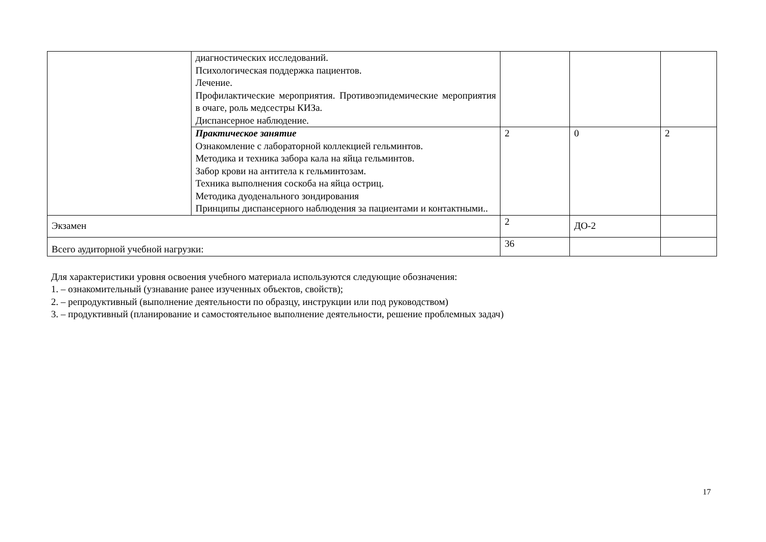| | диагностических исследований. Психологическая поддержка пациентов. Лечение. Профилактические мероприятия. Противоэпидемические мероприятия в очаге, роль медсестры КИЗа. Диспансерное наблюдение. | | | |
| | Практическое занятие Ознакомление с лабораторной коллекцией гельминтов. Методика и техника забора кала на яйца гельминтов. Забор крови на антитела к гельминтозам. Техника выполнения соскоба на яйца остриц. Методика дуоденального зондирования Принципы диспансерного наблюдения за пациентами и контактными.. | 2 | 0 | 2 |
| Экзамен | | 2 | ДО-2 | |
| Всего аудиторной учебной нагрузки: | | 36 | | |
Для характеристики уровня освоения учебного материала используются следующие обозначения:
1. – ознакомительный (узнавание ранее изученных объектов, свойств);
2. – репродуктивный (выполнение деятельности по образцу, инструкции или под руководством)
3. – продуктивный (планирование и самостоятельное выполнение деятельности, решение проблемных задач)
17